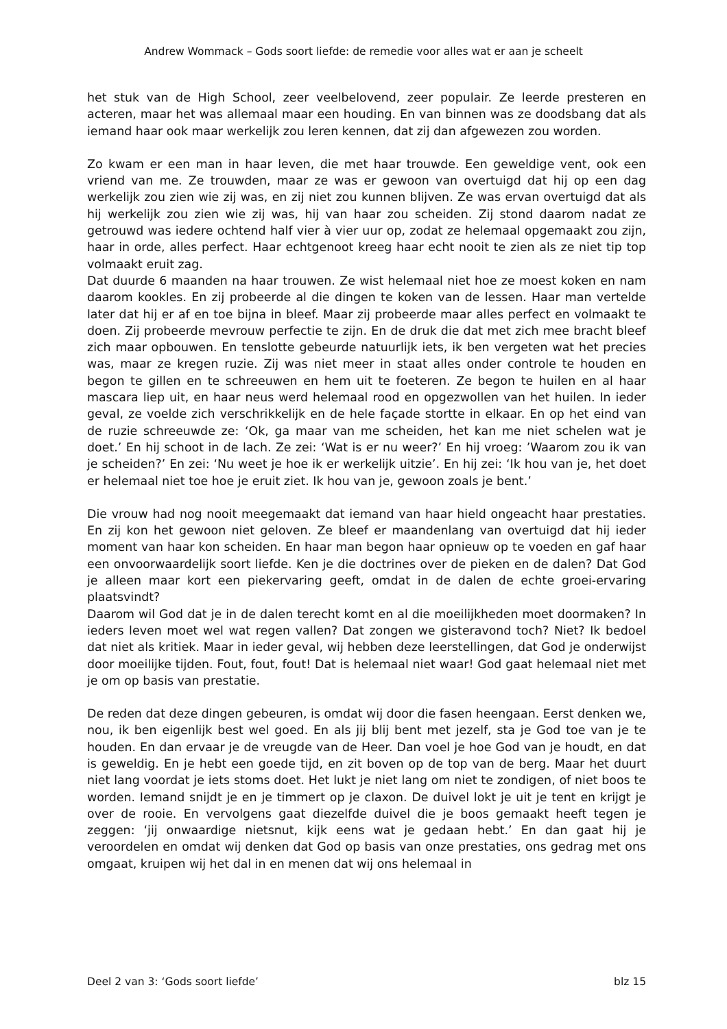Andrew Wommack – Gods soort liefde: de remedie voor alles wat er aan je scheelt
het stuk van de High School, zeer veelbelovend, zeer populair. Ze leerde presteren en acteren, maar het was allemaal maar een houding. En van binnen was ze doodsbang dat als iemand haar ook maar werkelijk zou leren kennen, dat zij dan afgewezen zou worden.
Zo kwam er een man in haar leven, die met haar trouwde. Een geweldige vent, ook een vriend van me. Ze trouwden, maar ze was er gewoon van overtuigd dat hij op een dag werkelijk zou zien wie zij was, en zij niet zou kunnen blijven. Ze was ervan overtuigd dat als hij werkelijk zou zien wie zij was, hij van haar zou scheiden. Zij stond daarom nadat ze getrouwd was iedere ochtend half vier à vier uur op, zodat ze helemaal opgemaakt zou zijn, haar in orde, alles perfect. Haar echtgenoot kreeg haar echt nooit te zien als ze niet tip top volmaakt eruit zag.
Dat duurde 6 maanden na haar trouwen. Ze wist helemaal niet hoe ze moest koken en nam daarom kookles. En zij probeerde al die dingen te koken van de lessen. Haar man vertelde later dat hij er af en toe bijna in bleef. Maar zij probeerde maar alles perfect en volmaakt te doen. Zij probeerde mevrouw perfectie te zijn. En de druk die dat met zich mee bracht bleef zich maar opbouwen. En tenslotte gebeurde natuurlijk iets, ik ben vergeten wat het precies was, maar ze kregen ruzie. Zij was niet meer in staat alles onder controle te houden en begon te gillen en te schreeuwen en hem uit te foeteren. Ze begon te huilen en al haar mascara liep uit, en haar neus werd helemaal rood en opgezwollen van het huilen. In ieder geval, ze voelde zich verschrikkelijk en de hele façade stortte in elkaar. En op het eind van de ruzie schreeuwde ze: ‘Ok, ga maar van me scheiden, het kan me niet schelen wat je doet.’ En hij schoot in de lach. Ze zei: ‘Wat is er nu weer?’ En hij vroeg: ’Waarom zou ik van je scheiden?’ En zei: ‘Nu weet je hoe ik er werkelijk uitzie’. En hij zei: ‘Ik hou van je, het doet er helemaal niet toe hoe je eruit ziet. Ik hou van je, gewoon zoals je bent.’
Die vrouw had nog nooit meegemaakt dat iemand van haar hield ongeacht haar prestaties. En zij kon het gewoon niet geloven. Ze bleef er maandenlang van overtuigd dat hij ieder moment van haar kon scheiden. En haar man begon haar opnieuw op te voeden en gaf haar een onvoorwaardelijk soort liefde. Ken je die doctrines over de pieken en de dalen? Dat God je alleen maar kort een piekervaring geeft, omdat in de dalen de echte groei-ervaring plaatsvindt?
Daarom wil God dat je in de dalen terecht komt en al die moeilijkheden moet doormaken? In ieders leven moet wel wat regen vallen? Dat zongen we gisteravond toch? Niet? Ik bedoel dat niet als kritiek. Maar in ieder geval, wij hebben deze leerstellingen, dat God je onderwijst door moeilijke tijden. Fout, fout, fout! Dat is helemaal niet waar! God gaat helemaal niet met je om op basis van prestatie.
De reden dat deze dingen gebeuren, is omdat wij door die fasen heengaan. Eerst denken we, nou, ik ben eigenlijk best wel goed. En als jij blij bent met jezelf, sta je God toe van je te houden. En dan ervaar je de vreugde van de Heer. Dan voel je hoe God van je houdt, en dat is geweldig. En je hebt een goede tijd, en zit boven op de top van de berg. Maar het duurt niet lang voordat je iets stoms doet. Het lukt je niet lang om niet te zondigen, of niet boos te worden. Iemand snijdt je en je timmert op je claxon. De duivel lokt je uit je tent en krijgt je over de rooie. En vervolgens gaat diezelfde duivel die je boos gemaakt heeft tegen je zeggen: ‘jij onwaardige nietsnut, kijk eens wat je gedaan hebt.’ En dan gaat hij je veroordelen en omdat wij denken dat God op basis van onze prestaties, ons gedrag met ons omgaat, kruipen wij het dal in en menen dat wij ons helemaal in
Deel 2 van 3: ‘Gods soort liefde’ blz 15